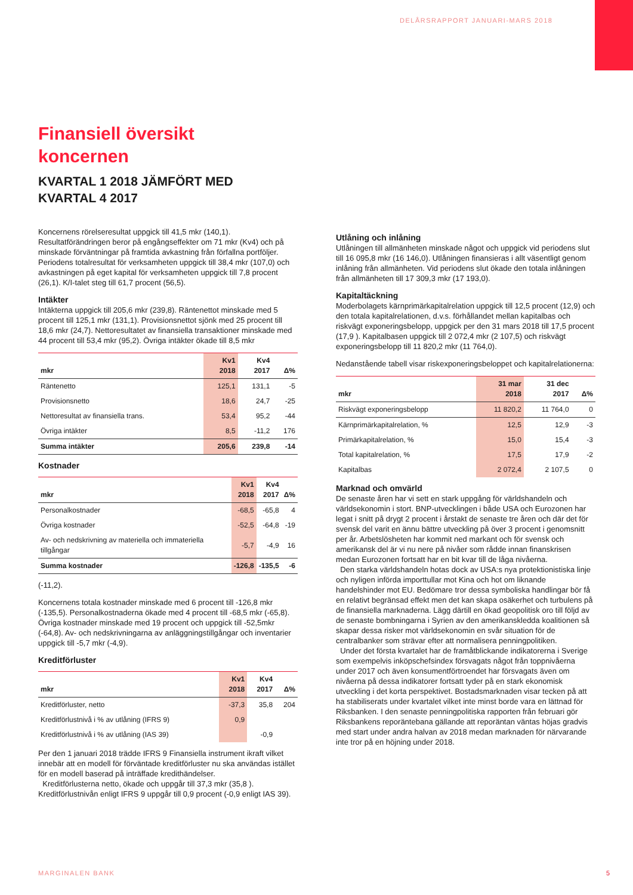DELÅRSRAPPORT JANUARI-MARS 2018
Finansiell översikt
koncernen
KVARTAL 1 2018 JÄMFÖRT MED
KVARTAL 4 2017
Koncernens rörelseresultat uppgick till 41,5 mkr (140,1). Resultatförändringen beror på engångseffekter om 71 mkr (Kv4) och på minskade förväntningar på framtida avkastning från förfallna portföljer. Periodens totalresultat för verksamheten uppgick till 38,4 mkr (107,0) och avkastningen på eget kapital för verksamheten uppgick till 7,8 procent (26,1). K/I-talet steg till 61,7 procent (56,5).
Intäkter
Intäkterna uppgick till 205,6 mkr (239,8). Räntenettot minskade med 5 procent till 125,1 mkr (131,1). Provisionsnettot sjönk med 25 procent till 18,6 mkr (24,7). Nettoresultatet av finansiella transaktioner minskade med 44 procent till 53,4 mkr (95,2). Övriga intäkter ökade till 8,5 mkr
| mkr | Kv1 2018 | Kv4 2017 | Δ% |
| --- | --- | --- | --- |
| Räntenetto | 125,1 | 131,1 | -5 |
| Provisionsnetto | 18,6 | 24,7 | -25 |
| Nettoresultat av finansiella trans. | 53,4 | 95,2 | -44 |
| Övriga intäkter | 8,5 | -11,2 | 176 |
| Summa intäkter | 205,6 | 239,8 | -14 |
Kostnader
| mkr | Kv1 2018 | Kv4 2017 | Δ% |
| --- | --- | --- | --- |
| Personalkostnader | -68,5 | -65,8 | 4 |
| Övriga kostnader | -52,5 | -64,8 | -19 |
| Av- och nedskrivning av materiella och immateriella tillgångar | -5,7 | -4,9 | 16 |
| Summa kostnader | -126,8 | -135,5 | -6 |
(-11,2).
Koncernens totala kostnader minskade med 6 procent till -126,8 mkr (-135,5). Personalkostnaderna ökade med 4 procent till -68,5 mkr (-65,8). Övriga kostnader minskade med 19 procent och uppgick till -52,5mkr (-64,8). Av- och nedskrivningarna av anläggningstillgångar och inventarier uppgick till -5,7 mkr (-4,9).
Kreditförluster
| mkr | Kv1 2018 | Kv4 2017 | Δ% |
| --- | --- | --- | --- |
| Kreditförluster, netto | -37,3 | 35,8 | 204 |
| Kreditförlustnivå i % av utlåning (IFRS 9) | 0,9 | | |
| Kreditförlustnivå i % av utlåning (IAS 39) | | -0,9 | |
Per den 1 januari 2018 trädde IFRS 9 Finansiella instrument ikraft vilket innebär att en modell för förväntade kreditförluster nu ska användas istället för en modell baserad på inträffade kredithändelser.
Kreditförlusterna netto, ökade och uppgår till 37,3 mkr (35,8 ). Kreditförlustnivån enligt IFRS 9 uppgår till 0,9 procent (-0,9 enligt IAS 39).
Utlåning och inlåning
Utlåningen till allmänheten minskade något och uppgick vid periodens slut till 16 095,8 mkr (16 146,0). Utlåningen finansieras i allt väsentligt genom inlåning från allmänheten. Vid periodens slut ökade den totala inlåningen från allmänheten till 17 309,3 mkr (17 193,0).
Kapitaltäckning
Moderbolagets kärnprimärkapitalrelation uppgick till 12,5 procent (12,9) och den totala kapitalrelationen, d.v.s. förhållandet mellan kapitalbas och riskvägt exponeringsbelopp, uppgick per den 31 mars 2018 till 17,5 procent (17,9 ). Kapitalbasen uppgick till 2 072,4 mkr (2 107,5) och riskvägt exponeringsbelopp till 11 820,2 mkr (11 764,0).
Nedanstående tabell visar riskexponeringsbeloppet och kapitalrelationerna:
| mkr | 31 mar 2018 | 31 dec 2017 | Δ% |
| --- | --- | --- | --- |
| Riskvägt exponeringsbelopp | 11 820,2 | 11 764,0 | 0 |
| Kärnprimärkapitalrelation, % | 12,5 | 12,9 | -3 |
| Primärkapitalrelation, % | 15,0 | 15,4 | -3 |
| Total kapitalrelation, % | 17,5 | 17,9 | -2 |
| Kapitalbas | 2 072,4 | 2 107,5 | 0 |
Marknad och omvärld
De senaste åren har vi sett en stark uppgång för världshandeln och världsekonomin i stort. BNP-utvecklingen i både USA och Eurozonen har legat i snitt på drygt 2 procent i årstakt de senaste tre åren och där det för svensk del varit en ännu bättre utveckling på över 3 procent i genomsnitt per år. Arbetslösheten har kommit ned markant och för svensk och amerikansk del är vi nu nere på nivåer som rådde innan finanskrisen medan Eurozonen fortsatt har en bit kvar till de låga nivåerna.
Den starka världshandeln hotas dock av USA:s nya protektionistiska linje och nyligen införda importtullar mot Kina och hot om liknande handelshinder mot EU. Bedömare tror dessa symboliska handlingar bör få en relativt begränsad effekt men det kan skapa osäkerhet och turbulens på de finansiella marknaderna. Lägg därtill en ökad geopolitisk oro till följd av de senaste bombningarna i Syrien av den amerikanskledda koalitionen så skapar dessa risker mot världsekonomin en svår situation för de centralbanker som strävar efter att normalisera penningpolitiken.
Under det första kvartalet har de framåtblickande indikatorerna i Sverige som exempelvis inköpschefsindex försvagats något från toppnivåerna under 2017 och även konsumentförtroendet har försvagats även om nivåerna på dessa indikatorer fortsatt tyder på en stark ekonomisk utveckling i det korta perspektivet. Bostadsmarknaden visar tecken på att ha stabiliserats under kvartalet vilket inte minst borde vara en lättnad för Riksbanken. I den senaste penningpolitiska rapporten från februari gör Riksbankens reporäntebana gällande att reporäntan väntas höjas gradvis med start under andra halvan av 2018 medan marknaden för närvarande inte tror på en höjning under 2018.
MARGINALEN BANK 5